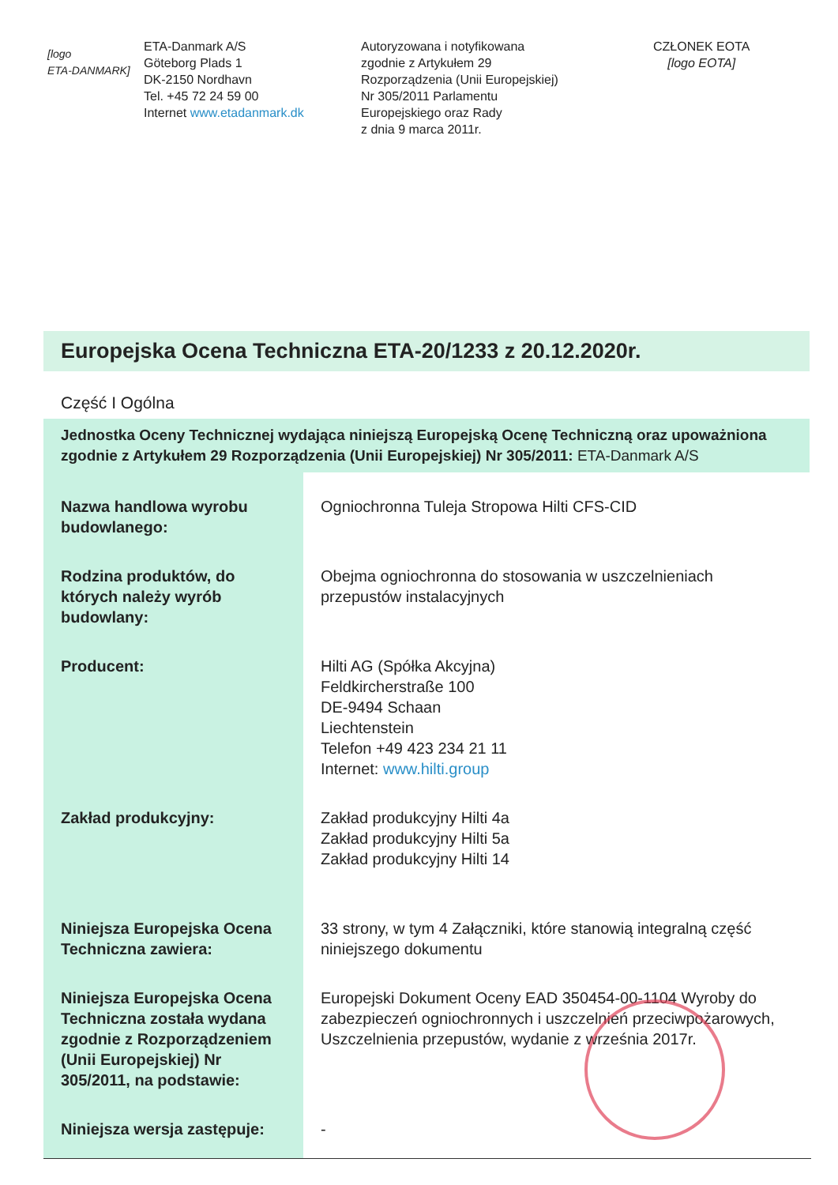[logo
ETA-DANMARK]
ETA-Danmark A/S
Göteborg Plads 1
DK-2150 Nordhavn
Tel. +45 72 24 59 00
Internet www.etadanmark.dk
Autoryzowana i notyfikowana
zgodnie z Artykułem 29
Rozporządzenia (Unii Europejskiej)
Nr 305/2011 Parlamentu
Europejskiego oraz Rady
z dnia 9 marca 2011r.
CZŁONEK EOTA
[logo EOTA]
Europejska Ocena Techniczna ETA-20/1233 z 20.12.2020r.
Część I Ogólna
Jednostka Oceny Technicznej wydająca niniejszą Europejską Ocenę Techniczną oraz upoważniona zgodnie z Artykułem 29 Rozporządzenia (Unii Europejskiej) Nr 305/2011: ETA-Danmark A/S
| Nazwa handlowa wyrobu budowlanego: | Ogniochronna Tuleja Stropowa Hilti CFS-CID |
| Rodzina produktów, do których należy wyrób budowlany: | Obejma ogniochronna do stosowania w uszczelnieniach przepustów instalacyjnych |
| Producent: | Hilti AG (Spółka Akcyjna) Feldkircherstraße 100 DE-9494 Schaan Liechtenstein Telefon +49 423 234 21 11 Internet: www.hilti.group |
| Zakład produkcyjny: | Zakład produkcyjny Hilti 4a Zakład produkcyjny Hilti 5a Zakład produkcyjny Hilti 14 |
| Niniejsza Europejska Ocena Techniczna zawiera: | 33 strony, w tym 4 Załączniki, które stanowią integralną część niniejszego dokumentu |
| Niniejsza Europejska Ocena Techniczna została wydana zgodnie z Rozporządzeniem (Unii Europejskiej) Nr 305/2011, na podstawie: | Europejski Dokument Oceny EAD 350454-00-1104 Wyroby do zabezpieczeń ogniochronnych i uszczelnień przeciwpożarowych, Uszczelnienia przepustów, wydanie z września 2017r. |
| Niniejsza wersja zastępuje: | - |